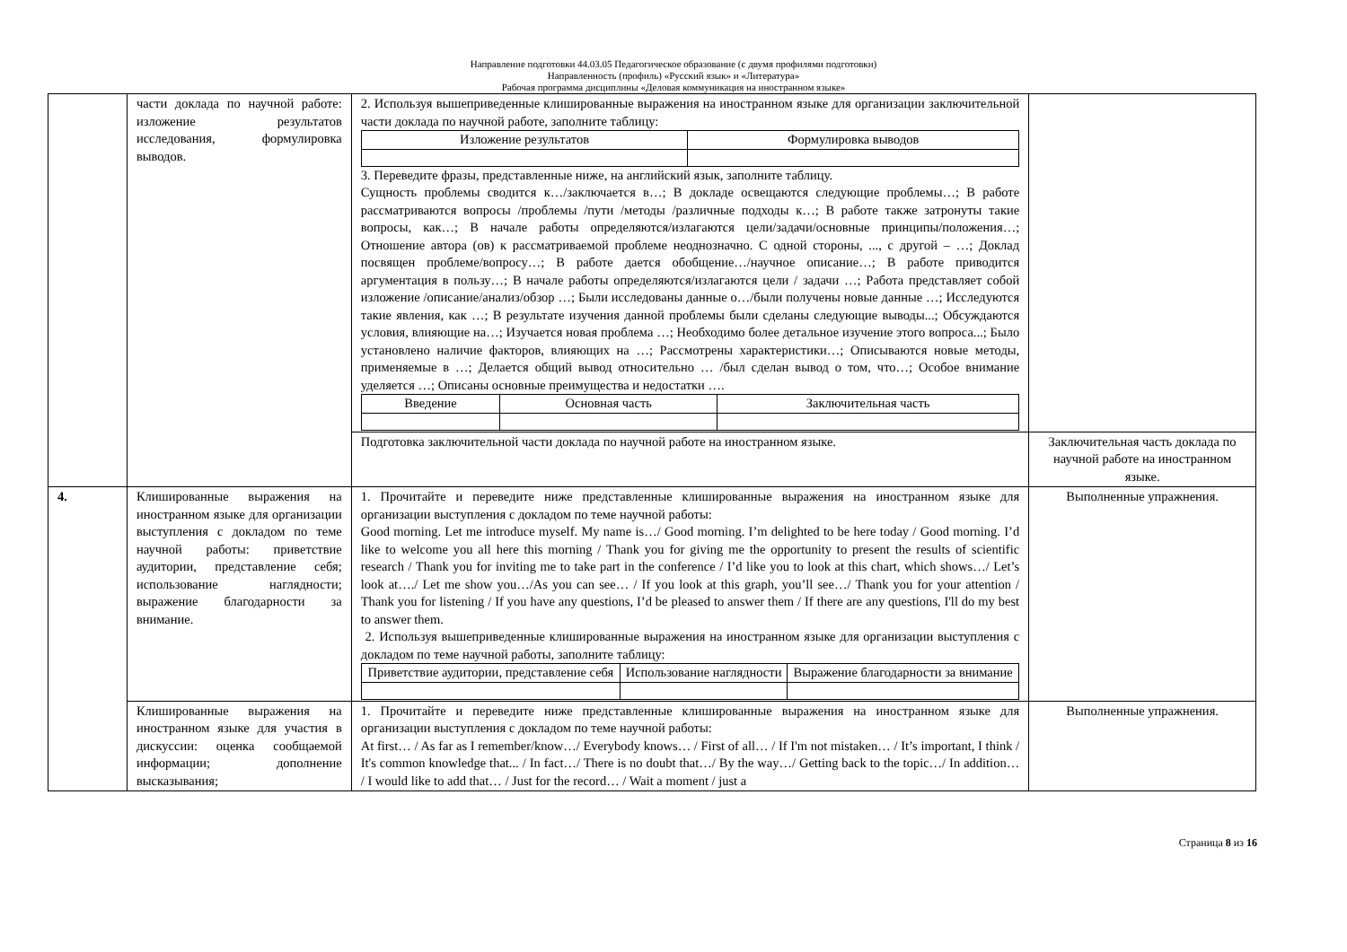Направление подготовки 44.03.05 Педагогическое образование (с двумя профилями подготовки)
Направленность (профиль) «Русский язык» и «Литература»
Рабочая программа дисциплины «Деловая коммуникация на иностранном языке»
| | части доклада по научной работе: изложение результатов исследования, формулировка выводов. | 2. Используя вышеприведенные клишированные выражения на иностранном языке для организации заключительной части доклада по научной работе, заполните таблицу: / Изложение результатов / Формулировка выводов / / --- / --- / 3. Переведите фразы, представленные ниже, на английский язык, заполните таблицу. Сущность проблемы сводится к…/заключается в…; В докладе освещаются следующие проблемы…; В работе рассматриваются вопросы /проблемы /пути /методы /различные подходы к…; В работе также затронуты такие вопросы, как…; В начале работы определяются/излагаются цели/задачи/основные принципы/положения…; Отношение автора (ов) к рассматриваемой проблеме неоднозначно. С одной стороны, ..., с другой – …; Доклад посвящен проблеме/вопросу…; В работе дается обобщение…/научное описание…; В работе приводится аргументация в пользу…; В начале работы определяются/излагаются цели / задачи …; Работа представляет собой изложение /описание/анализ/обзор …; Были исследованы данные о…/были получены новые данные …; Исследуются такие явления, как …; В результате изучения данной проблемы были сделаны следующие выводы...; Обсуждаются условия, влияющие на…; Изучается новая проблема …; Необходимо более детальное изучение этого вопроса...; Было установлено наличие факторов, влияющих на …; Рассмотрены характеристики…; Описываются новые методы, применяемые в …; Делается общий вывод относительно … /был сделан вывод о том, что…; Особое внимание уделяется …; Описаны основные преимущества и недостатки …. / Введение / Основная часть / Заключительная часть / / --- / --- / --- / | |
| | | Подготовка заключительной части доклада по научной работе на иностранном языке. | Заключительная часть доклада по научной работе на иностранном языке. |
| 4. | Клишированные выражения на иностранном языке для организации выступления с докладом по теме научной работы: приветствие аудитории, представление себя; использование наглядности; выражение благодарности за внимание. | 1. Прочитайте и переведите ниже представленные клишированные выражения на иностранном языке для организации выступления с докладом по теме научной работы: Good morning. Let me introduce myself. My name is…/ Good morning. I’m delighted to be here today / Good morning. I’d like to welcome you all here this morning / Thank you for giving me the opportunity to present the results of scientific research / Thank you for inviting me to take part in the conference / I’d like you to look at this chart, which shows…/ Let’s look at…./ Let me show you…/As you can see… / If you look at this graph, you’ll see…/ Thank you for your attention / Thank you for listening / If you have any questions, I’d be pleased to answer them / If there are any questions, I'll do my best to answer them. 2. Используя вышеприведенные клишированные выражения на иностранном языке для организации выступления с докладом по теме научной работы, заполните таблицу: / Приветствие аудитории, представление себя / Использование наглядности / Выражение благодарности за внимание / / --- / --- / --- / | Выполненные упражнения. |
| | Клишированные выражения на иностранном языке для участия в дискуссии: оценка сообщаемой информации; дополнение высказывания; | 1. Прочитайте и переведите ниже представленные клишированные выражения на иностранном языке для организации выступления с докладом по теме научной работы: At first… / As far as I remember/know…/ Everybody knows… / First of all… / If I'm not mistaken… / It’s important, I think / It's common knowledge that... / In fact…/ There is no doubt that…/ By the way…/ Getting back to the topic…/ In addition… / I would like to add that… / Just for the record… / Wait a moment / just a | Выполненные упражнения. |
Страница 8 из 16